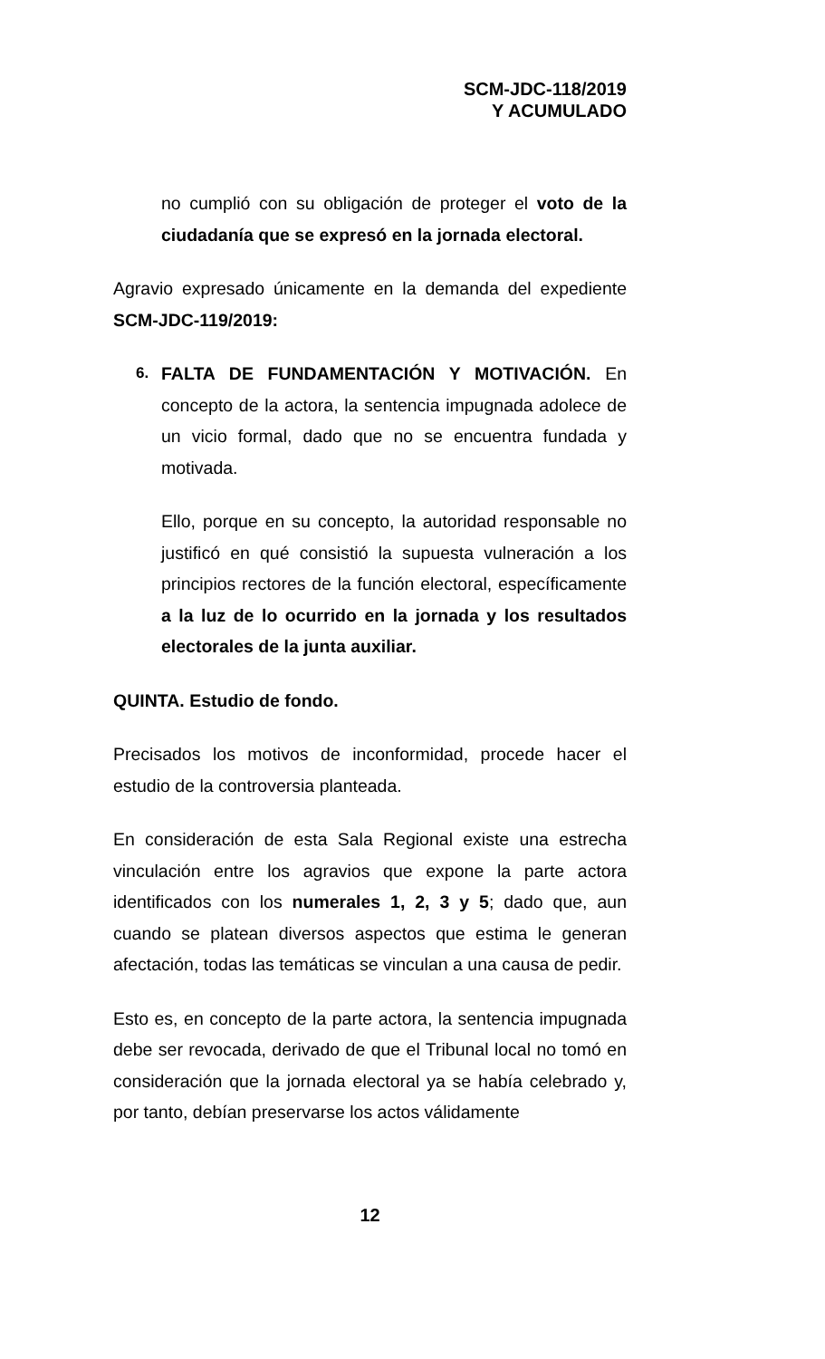SCM-JDC-118/2019
Y ACUMULADO
no cumplió con su obligación de proteger el voto de la ciudadanía que se expresó en la jornada electoral.
Agravio expresado únicamente en la demanda del expediente SCM-JDC-119/2019:
6. FALTA DE FUNDAMENTACIÓN Y MOTIVACIÓN. En concepto de la actora, la sentencia impugnada adolece de un vicio formal, dado que no se encuentra fundada y motivada.
Ello, porque en su concepto, la autoridad responsable no justificó en qué consistió la supuesta vulneración a los principios rectores de la función electoral, específicamente a la luz de lo ocurrido en la jornada y los resultados electorales de la junta auxiliar.
QUINTA. Estudio de fondo.
Precisados los motivos de inconformidad, procede hacer el estudio de la controversia planteada.
En consideración de esta Sala Regional existe una estrecha vinculación entre los agravios que expone la parte actora identificados con los numerales 1, 2, 3 y 5; dado que, aun cuando se platean diversos aspectos que estima le generan afectación, todas las temáticas se vinculan a una causa de pedir.
Esto es, en concepto de la parte actora, la sentencia impugnada debe ser revocada, derivado de que el Tribunal local no tomó en consideración que la jornada electoral ya se había celebrado y, por tanto, debían preservarse los actos válidamente
12